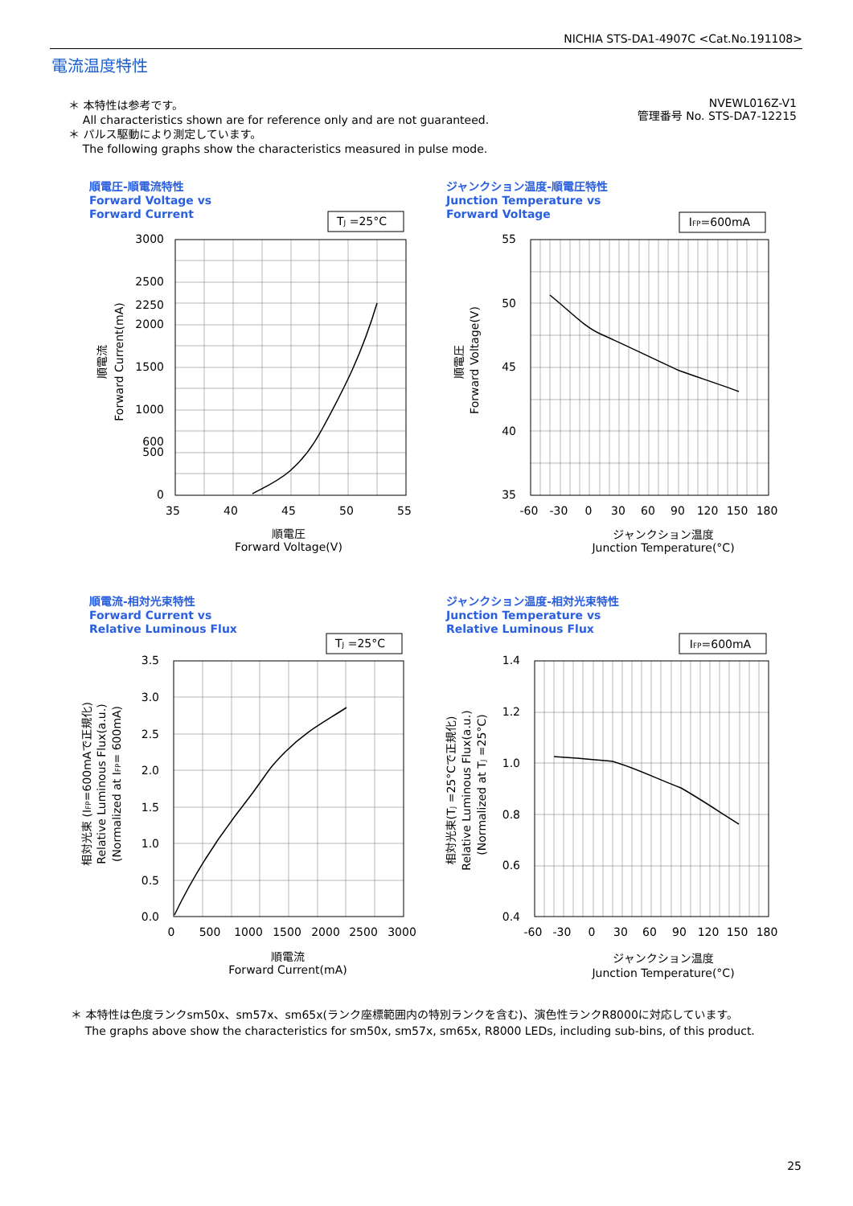NICHIA STS-DA1-4907C <Cat.No.191108>
電流温度特性
＊ 本特性は参考です。
All characteristics shown are for reference only and are not guaranteed.
＊ パルス駆動により測定しています。
The following graphs show the characteristics measured in pulse mode.
NVEWL016Z-V1
管理番号 No. STS-DA7-12215
順電圧-順電流特性
Forward Voltage vs
Forward Current
ジャンクション温度-順電圧特性
Junction Temperature vs
Forward Voltage
順電流-相対光束特性
Forward Current vs
Relative Luminous Flux
ジャンクション温度-相対光束特性
Junction Temperature vs
Relative Luminous Flux
3000
2500
2250
2000
1500
1000
600
500
0
55
50
45
40
35
3.5
3.0
2.5
2.0
1.5
1.0
0.5
0.0
1.4
1.2
1.0
0.8
0.6
0.4
35
40
45
50
55
-60
-30
0
30
60
90
120
150
180
0
500
1000
1500
2000
2500
3000
-60
-30
0
30
60
90
120
150
180
順電圧
Forward Voltage(V)
ジャンクション温度
Junction Temperature(°C)
順電流
Forward Current(mA)
ジャンクション温度
Junction Temperature(°C)
TJ =25°C
IFP=600mA
TJ =25°C
IFP=600mA
順電流
Forward Current(mA)
順電圧
Forward Voltage(V)
相対光束 (IFP=600mAで正規化)
Relative Luminous Flux(a.u.)
(Normalized at IFP= 600mA)
相対光束(TJ =25°Cで正規化)
Relative Luminous Flux(a.u.)
(Normalized at TJ =25°C)
＊ 本特性は色度ランクsm50x、sm57x、sm65x(ランク座標範囲内の特別ランクを含む)、演色性ランクR8000に対応しています。
The graphs above show the characteristics for sm50x, sm57x, sm65x, R8000 LEDs, including sub-bins, of this product.
25